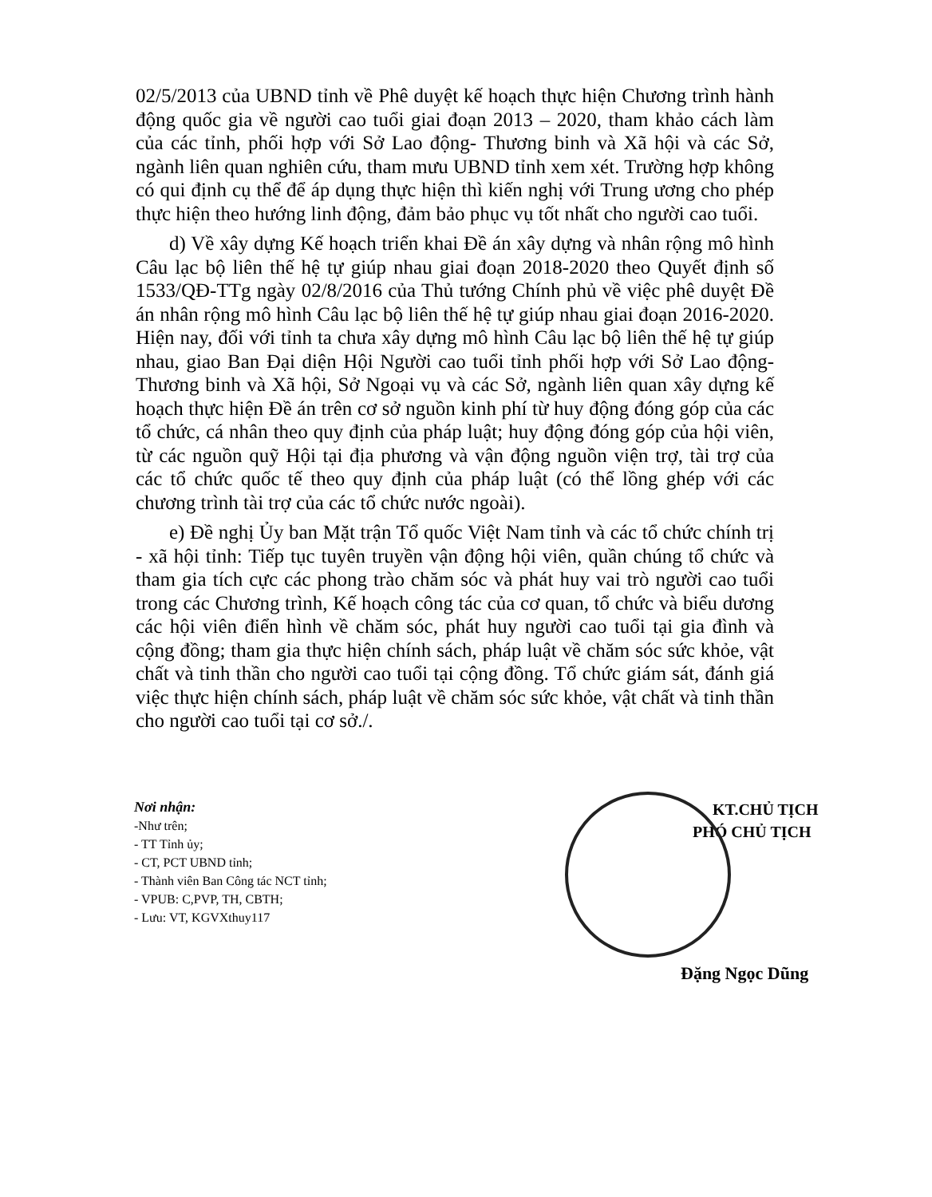02/5/2013 của UBND tỉnh về Phê duyệt kế hoạch thực hiện Chương trình hành động quốc gia về người cao tuổi giai đoạn 2013 – 2020, tham khảo cách làm của các tỉnh, phối hợp với Sở Lao động- Thương binh và Xã hội và các Sở, ngành liên quan nghiên cứu, tham mưu UBND tỉnh xem xét. Trường hợp không có qui định cụ thể để áp dụng thực hiện thì kiến nghị với Trung ương cho phép thực hiện theo hướng linh động, đảm bảo phục vụ tốt nhất cho người cao tuổi.
d) Về xây dựng Kế hoạch triển khai Đề án xây dựng và nhân rộng mô hình Câu lạc bộ liên thế hệ tự giúp nhau giai đoạn 2018-2020 theo Quyết định số 1533/QĐ-TTg ngày 02/8/2016 của Thủ tướng Chính phủ về việc phê duyệt Đề án nhân rộng mô hình Câu lạc bộ liên thế hệ tự giúp nhau giai đoạn 2016-2020. Hiện nay, đối với tỉnh ta chưa xây dựng mô hình Câu lạc bộ liên thế hệ tự giúp nhau, giao Ban Đại diện Hội Người cao tuổi tỉnh phối hợp với Sở Lao động- Thương binh và Xã hội, Sở Ngoại vụ và các Sở, ngành liên quan xây dựng kế hoạch thực hiện Đề án trên cơ sở nguồn kinh phí từ huy động đóng góp của các tổ chức, cá nhân theo quy định của pháp luật; huy động đóng góp của hội viên, từ các nguồn quỹ Hội tại địa phương và vận động nguồn viện trợ, tài trợ của các tổ chức quốc tế theo quy định của pháp luật (có thể lồng ghép với các chương trình tài trợ của các tổ chức nước ngoài).
e) Đề nghị Ủy ban Mặt trận Tổ quốc Việt Nam tỉnh và các tổ chức chính trị - xã hội tỉnh: Tiếp tục tuyên truyền vận động hội viên, quần chúng tổ chức và tham gia tích cực các phong trào chăm sóc và phát huy vai trò người cao tuổi trong các Chương trình, Kế hoạch công tác của cơ quan, tổ chức và biểu dương các hội viên điển hình về chăm sóc, phát huy người cao tuổi tại gia đình và cộng đồng; tham gia thực hiện chính sách, pháp luật về chăm sóc sức khỏe, vật chất và tinh thần cho người cao tuổi tại cộng đồng. Tổ chức giám sát, đánh giá việc thực hiện chính sách, pháp luật về chăm sóc sức khỏe, vật chất và tinh thần cho người cao tuổi tại cơ sở./.
Nơi nhận:
-Như trên;
- TT Tỉnh ủy;
- CT, PCT UBND tỉnh;
- Thành viên Ban Công tác NCT tỉnh;
- VPUB: C,PVP, TH, CBTH;
- Lưu: VT, KGVXthuy117
KT.CHỦ TỊCH
PHÓ CHỦ TỊCH
Đặng Ngọc Dũng